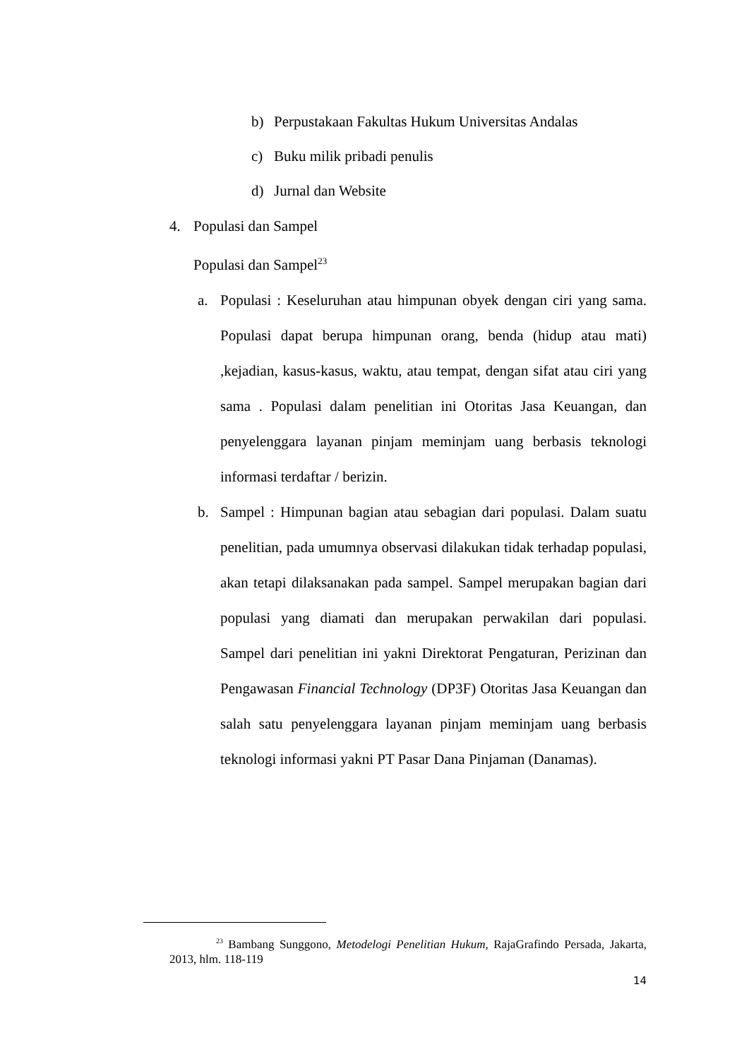b) Perpustakaan Fakultas Hukum Universitas Andalas
c) Buku milik pribadi penulis
d) Jurnal dan Website
4. Populasi dan Sampel
Populasi dan Sampel<sup>23</sup>
a. Populasi : Keseluruhan atau himpunan obyek dengan ciri yang sama. Populasi dapat berupa himpunan orang, benda (hidup atau mati) ,kejadian, kasus-kasus, waktu, atau tempat, dengan sifat atau ciri yang sama . Populasi dalam penelitian ini Otoritas Jasa Keuangan, dan penyelenggara layanan pinjam meminjam uang berbasis teknologi informasi terdaftar / berizin.
b. Sampel : Himpunan bagian atau sebagian dari populasi. Dalam suatu penelitian, pada umumnya observasi dilakukan tidak terhadap populasi, akan tetapi dilaksanakan pada sampel. Sampel merupakan bagian dari populasi yang diamati dan merupakan perwakilan dari populasi. Sampel dari penelitian ini yakni Direktorat Pengaturan, Perizinan dan Pengawasan Financial Technology (DP3F) Otoritas Jasa Keuangan dan salah satu penyelenggara layanan pinjam meminjam uang berbasis teknologi informasi yakni PT Pasar Dana Pinjaman (Danamas).
<sup>23</sup> Bambang Sunggono, Metodelogi Penelitian Hukum, RajaGrafindo Persada, Jakarta, 2013, hlm. 118-119
14